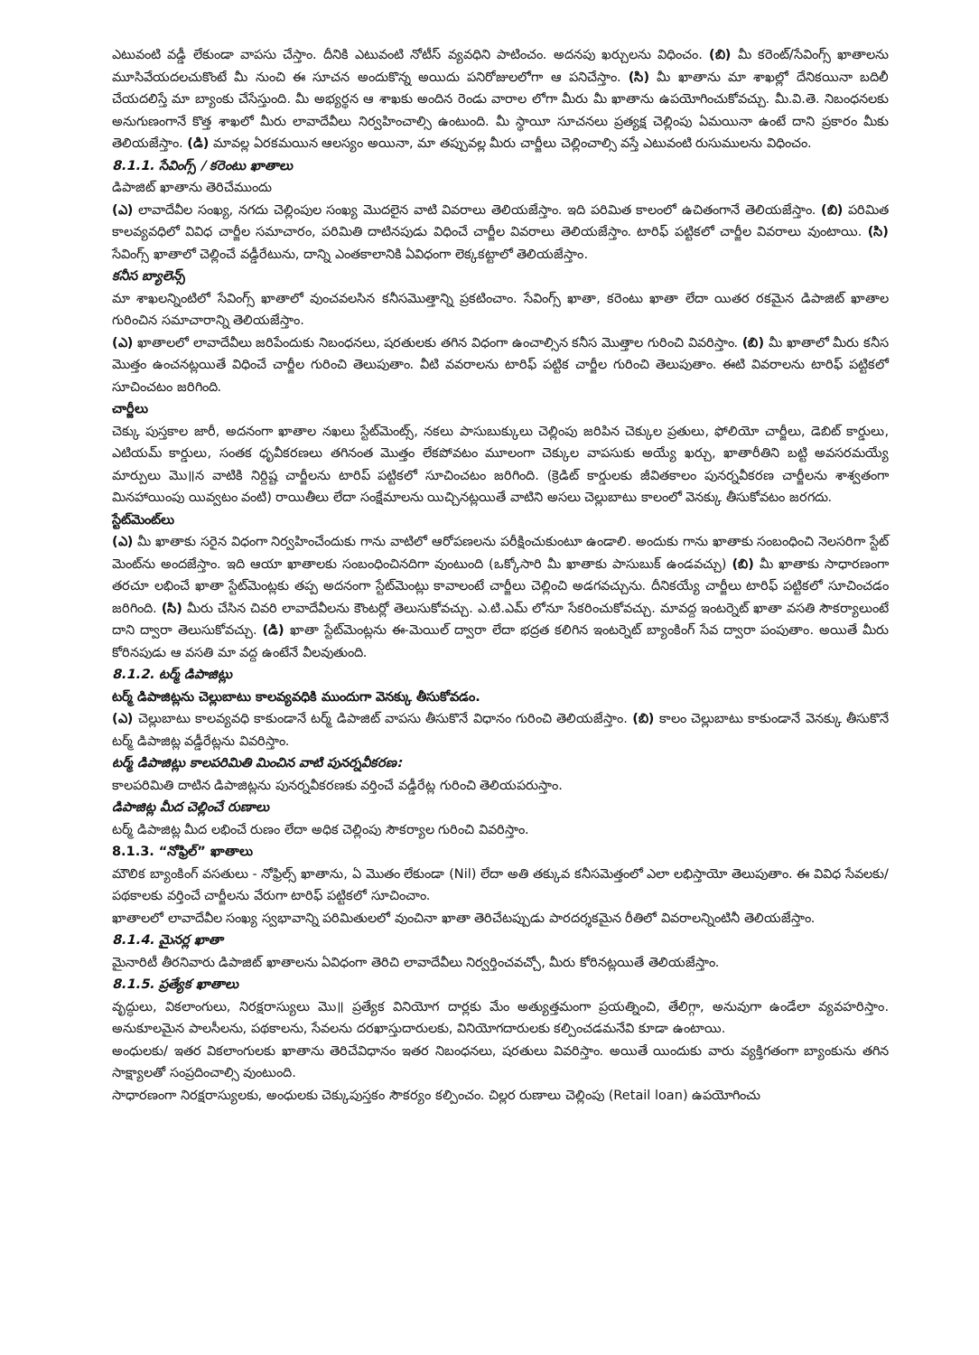ఎటువంటి వడ్డీ లేకుండా వాపసు చేస్తాం. దీనికి ఎటువంటి నోటీస్ వ్యవధిని పాటించం. అదనపు ఖర్చులను విధించం. (బి) మీ కరెంట్/సేవింగ్స్ ఖాతాలను మూసివేయదలచుకొంటే మీ నుంచి ఈ సూచన అందుకొన్న అయిదు పనిరోజులలోగా ఆ పనిచేస్తాం. (సి) మీ ఖాతాను మా శాఖల్లో దేనికయినా బదిలీ చేయదలిస్తే మా బ్యాంకు చేసేస్తుంది. మీ అభ్యర్థన ఆ శాఖకు అందిన రెండు వారాల లోగా మీరు మీ ఖాతాను ఉపయోగించుకోవచ్చు. మీ.వి.తె. నిబంధనలకు అనుగుణంగానే కొత్త శాఖలో మీరు లావాదేవీలు నిర్వహించాల్సి ఉంటుంది. మీ స్థాయీ సూచనలు ప్రత్యక్ష చెల్లింపు ఏమయినా ఉంటే దాని ప్రకారం మీకు తెలియజేస్తాం. (డి) మావల్ల ఏరకమయిన ఆలస్యం అయినా, మా తప్పువల్ల మీరు చార్జీలు చెల్లించాల్సి వస్తే ఎటువంటి రుసుములను విధించం.
8.1.1. సేవింగ్స్ / కరెంటు ఖాతాలు
డిపాజిట్ ఖాతాను తెరిచేముందు
(ఎ) లావాదేవీల సంఖ్య, నగదు చెల్లింపుల సంఖ్య మొదలైన వాటి వివరాలు తెలియజేస్తాం. ఇది పరిమిత కాలంలో ఉచితంగానే తెలియజేస్తాం. (బి) పరిమిత కాలవ్యవధిలో వివిధ చార్జీల సమాచారం, పరిమితి దాటినపుడు విధించే చార్జీల వివరాలు తెలియజేస్తాం. టారిఫ్ పట్టికలో చార్జీల వివరాలు వుంటాయి. (సి) సేవింగ్స్ ఖాతాలో చెల్లించే వడ్డీరేటును, దాన్ని ఎంతకాలానికి ఏవిధంగా లెక్కకట్టాలో తెలియజేస్తాం.
కనీస బ్యాలెన్స్
మా శాఖలన్నింటిలో సేవింగ్స్ ఖాతాలో వుంచవలసిన కనీసమొత్తాన్ని ప్రకటించాం. సేవింగ్స్ ఖాతా, కరెంటు ఖాతా లేదా యితర రకమైన డిపాజిట్ ఖాతాల గురించిన సమాచారాన్ని తెలియజేస్తాం.
(ఎ) ఖాతాలలో లావాదేవీలు జరిపేందుకు నిబంధనలు, షరతులకు తగిన విధంగా ఉంచాల్సిన కనీస మొత్తాల గురించి వివరిస్తాం. (బి) మీ ఖాతాలో మీరు కనీస మొత్తం ఉంచనట్లయితే విధించే చార్జీల గురించి తెలుపుతాం. వీటి వవరాలను టారిఫ్ పట్టిక చార్జీల గురించి తెలుపుతాం. ఈటి వివరాలను టారిఫ్ పట్టికలో సూచించటం జరిగింది.
చార్జీలు
చెక్కు పుస్తకాల జారీ, అదనంగా ఖాతాల నఖలు స్టేట్‌మెంట్స్, నకలు పాసుబుక్కులు చెల్లింపు జరిపిన చెక్కుల ప్రతులు, ఫోలియో చార్జీలు, డెబిట్ కార్డులు, ఎటియమ్ కార్డులు, సంతక ధృవీకరణలు తగినంత మొత్తం లేకపోవటం మూలంగా చెక్కుల వాపసుకు అయ్యే ఖర్చు, ఖాతారీతిని బట్టి అవసరమయ్యే మార్పులు మొ॥న వాటికి నిర్దిష్ట చార్జీలను టారిప్ పట్టికలో సూచించటం జరిగింది. (క్రెడిట్ కార్డులకు జీవితకాలం పునర్నవీకరణ చార్జీలను శాశ్వతంగా మినహాయింపు యివ్వటం వంటి) రాయితీలు లేదా సంక్షేమాలను యిచ్చినట్లయితే వాటిని అసలు చెల్లుబాటు కాలంలో వెనక్కు తీసుకోవటం జరగదు.
స్టేట్‌మెంట్‌లు
(ఎ) మీ ఖాతాకు సరైన విధంగా నిర్వహించేందుకు గాను వాటిలో ఆరోపణలను పరీక్షించుకుంటూ ఉండాలి. అందుకు గాను ఖాతాకు సంబంధించి నెలసరిగా స్టేట్ మెంట్‌ను అందజేస్తాం. ఇది ఆయా ఖాతాలకు సంబంధించినదిగా వుంటుంది (ఒక్కోసారి మీ ఖాతాకు పాసుబుక్ ఉండవచ్చు) (బి) మీ ఖాతాకు సాధారణంగా తరచూ లభించే ఖాతా స్టేట్‌మెంట్లకు తప్ప అదనంగా స్టేట్‌మెంట్లు కావాలంటే చార్జీలు చెల్లించి అడగవచ్చును. దీనికయ్యే చార్జీలు టారిఫ్ పట్టికలో సూచించడం జరిగింది. (సి) మీరు చేసిన చివరి లావాదేవీలను కౌంటర్లో తెలుసుకోవచ్చు. ఎ.టి.ఎమ్ లోనూ సేకరించుకోవచ్చు. మావద్ద ఇంటర్నెట్ ఖాతా వసతి సౌకర్యాలుంటే దాని ద్వారా తెలుసుకోవచ్చు. (డి) ఖాతా స్టేట్‌మెంట్లను ఈ-మెయిల్ ద్వారా లేదా భద్రత కలిగిన ఇంటర్నెట్ బ్యాంకింగ్ సేవ ద్వారా పంపుతాం. అయితే మీరు కోరినపుడు ఆ వసతి మా వద్ద ఉంటేనే వీలవుతుంది.
8.1.2. టర్మ్ డిపాజిట్లు
టర్మ్ డిపాజిట్లను చెల్లుబాటు కాలవ్యవధికి ముందుగా వెనక్కు తీసుకోవడం.
(ఎ) చెల్లుబాటు కాలవ్యవధి కాకుండానే టర్మ్ డిపాజిట్ వాపసు తీసుకొనే విధానం గురించి తెలియజేస్తాం. (బి) కాలం చెల్లుబాటు కాకుండానే వెనక్కు తీసుకొనే టర్మ్ డిపాజిట్ల వడ్డీరేట్లను వివరిస్తాం.
టర్మ్ డిపాజిట్లు కాలపరిమితి మించిన వాటి పునర్నవీకరణ:
కాలపరిమితి దాటిన డిపాజిట్లను పునర్నవీకరణకు వర్తించే వడ్డీరేట్ల గురించి తెలియపరుస్తాం.
డిపాజిట్ల మీద చెల్లించే రుణాలు
టర్మ్ డిపాజిట్ల మీద లభించే రుణం లేదా అధిక చెల్లింపు సౌకర్యాల గురించి వివరిస్తాం.
8.1.3. “నోఫ్రిల్” ఖాతాలు
మౌలిక బ్యాంకింగ్ వసతులు - నోఫ్రిల్స్ ఖాతాను, ఏ మొతం లేకుండా (Nil) లేదా అతి తక్కువ కనీసమెత్తంలో ఎలా లభిస్తాయో తెలుపుతాం. ఈ వివిధ సేవలకు/ పథకాలకు వర్తించే చార్జీలను వేరుగా టారిఫ్ పట్టికలో సూచించాం.
ఖాతాలలో లావాదేవీల సంఖ్య స్వభావాన్ని పరిమితులలో వుంచినా ఖాతా తెరిచేటప్పుడు పారదర్శకమైన రీతిలో వివరాలన్నింటినీ తెలియజేస్తాం.
8.1.4. మైనర్ల ఖాతా
మైనారిటీ తీరనివారు డిపాజిట్ ఖాతాలను ఏవిధంగా తెరిచి లావాదేవీలు నిర్వర్తించవచ్చో, మీరు కోరినట్లయితే తెలియజేస్తాం.
8.1.5. ప్రత్యేక ఖాతాలు
వృద్ధులు, వికలాంగులు, నిరక్షరాస్యులు మొ॥ ప్రత్యేక వినియోగ దార్లకు మేం అత్యుత్తమంగా ప్రయత్నించి, తేలిగ్గా, అనువుగా ఉండేలా వ్యవహరిస్తాం. అనుకూలమైన పాలసీలను, పథకాలను, సేవలను దరఖాస్తుదారులకు, వినియోగదారులకు కల్పించడమనేవి కూడా ఉంటాయి.
అంధులకు/ ఇతర వికలాంగులకు ఖాతాను తెరిచేవిధానం ఇతర నిబంధనలు, షరతులు వివరిస్తాం. అయితే యిందుకు వారు వ్యక్తిగతంగా బ్యాంకును తగిన సాక్ష్యాలతో సంప్రదించాల్సి వుంటుంది.
సాధారణంగా నిరక్షరాస్యులకు, అంధులకు చెక్కుపుస్తకం సౌకర్యం కల్పించం. చిల్లర రుణాలు చెల్లింపు (Retail loan) ఉపయోగించు